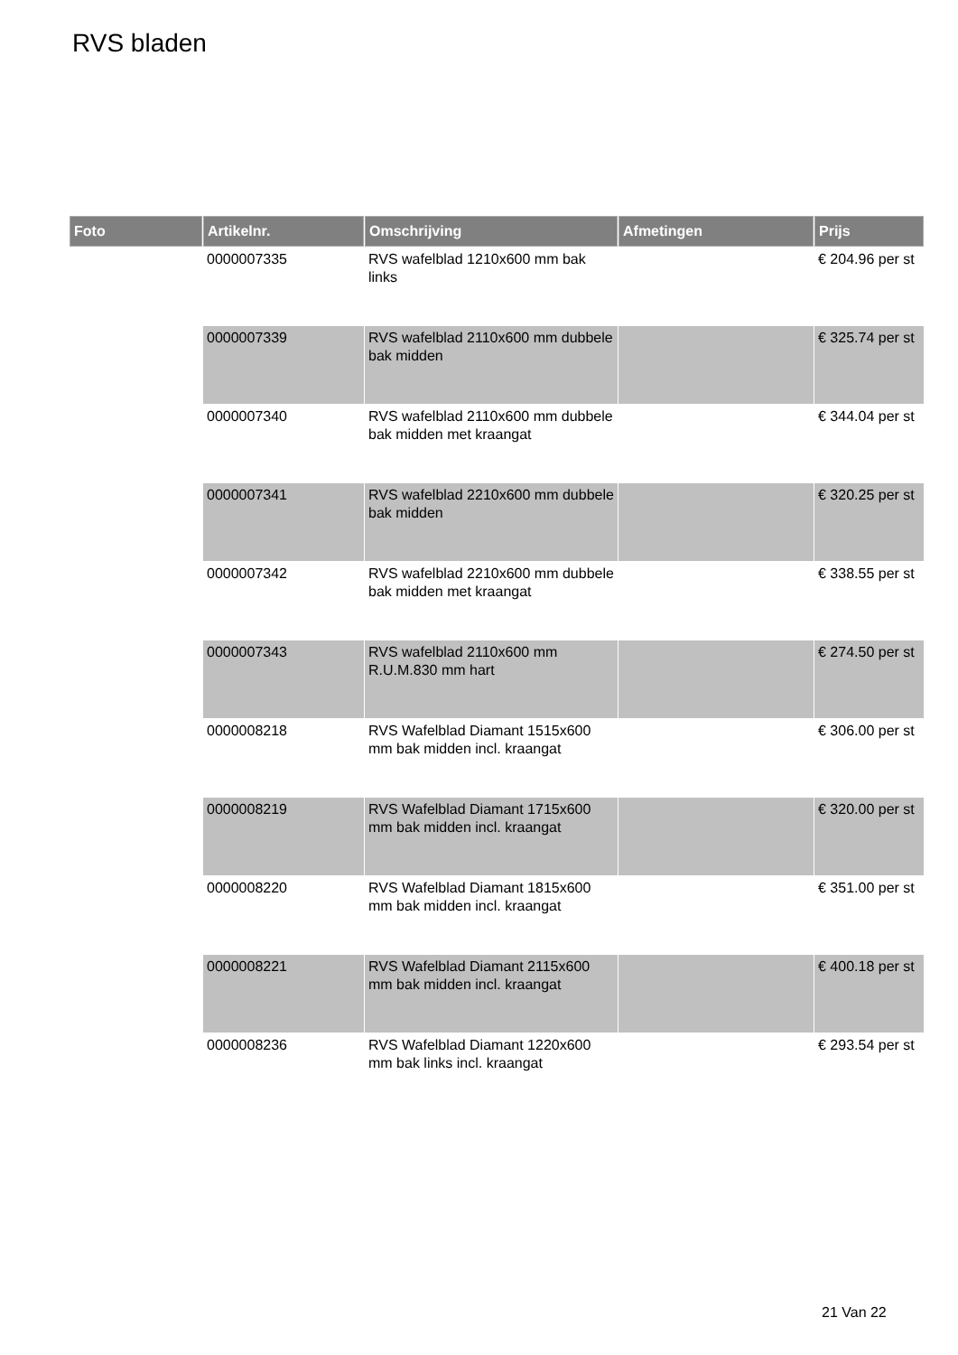RVS bladen
| Foto | Artikelnr. | Omschrijving | Afmetingen | Prijs |
| --- | --- | --- | --- | --- |
| | 0000007335 | RVS wafelblad 1210x600 mm bak links | | € 204.96 per st |
| | 0000007339 | RVS wafelblad 2110x600 mm dubbele bak midden | | € 325.74 per st |
| | 0000007340 | RVS wafelblad 2110x600 mm dubbele bak midden met kraangat | | € 344.04 per st |
| | 0000007341 | RVS wafelblad 2210x600 mm dubbele bak midden | | € 320.25 per st |
| | 0000007342 | RVS wafelblad 2210x600 mm dubbele bak midden met kraangat | | € 338.55 per st |
| | 0000007343 | RVS wafelblad 2110x600 mm R.U.M.830 mm hart | | € 274.50 per st |
| | 0000008218 | RVS Wafelblad Diamant 1515x600 mm bak midden incl. kraangat | | € 306.00 per st |
| | 0000008219 | RVS Wafelblad Diamant 1715x600 mm bak midden incl. kraangat | | € 320.00 per st |
| | 0000008220 | RVS Wafelblad Diamant 1815x600 mm bak midden incl. kraangat | | € 351.00 per st |
| | 0000008221 | RVS Wafelblad Diamant 2115x600 mm bak midden incl. kraangat | | € 400.18 per st |
| | 0000008236 | RVS Wafelblad Diamant 1220x600 mm bak links incl. kraangat | | € 293.54 per st |
21 Van 22